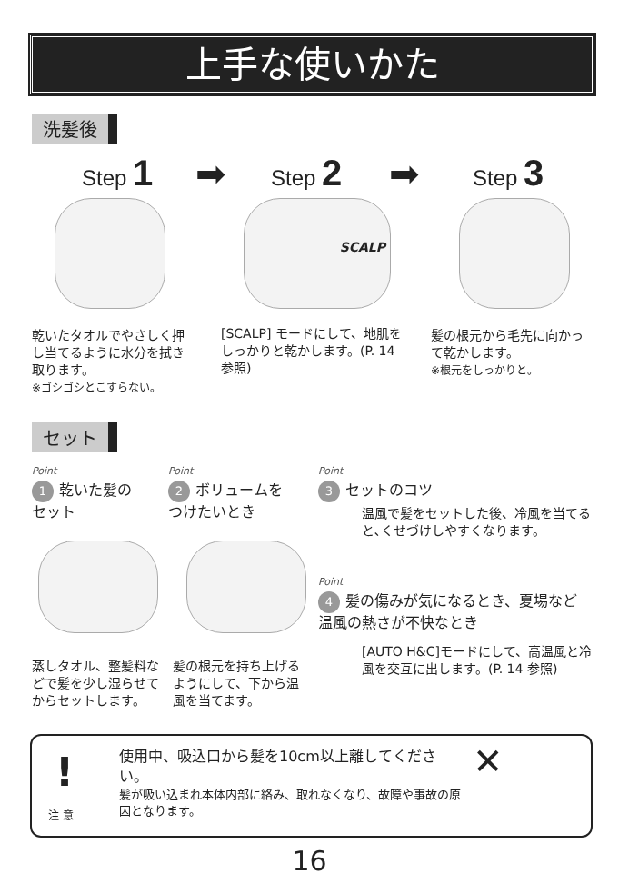上手な使いかた
洗髪後
Step 1 ➡ Step 2 ➡ Step 3
SCALP
乾いたタオルでやさしく押し当てるように水分を拭き取ります。
※ゴシゴシとこすらない。
[SCALP] モードにして、地肌をしっかりと乾かします。(P. 14参照)
髪の根元から毛先に向かって乾かします。
※根元をしっかりと。
セット
Point
1 乾いた髪の
セット
Point
2 ボリュームを
つけたいとき
Point
3 セットのコツ
温風で髪をセットした後、冷風を当てると､くせづけしやすくなります。
Point
4 髪の傷みが気になるとき、夏場など温風の熱さが不快なとき
[AUTO H&C]モードにして、高温風と冷風を交互に出します。(P. 14 参照)
蒸しタオル、整髪料などで髪を少し湿らせてからセットします。
髪の根元を持ち上げるようにして、下から温風を当てます。
!
注 意
使用中、吸込口から髪を10cm以上離してください。
髪が吸い込まれ本体内部に絡み、取れなくなり、故障や事故の原因となります。
✕
16